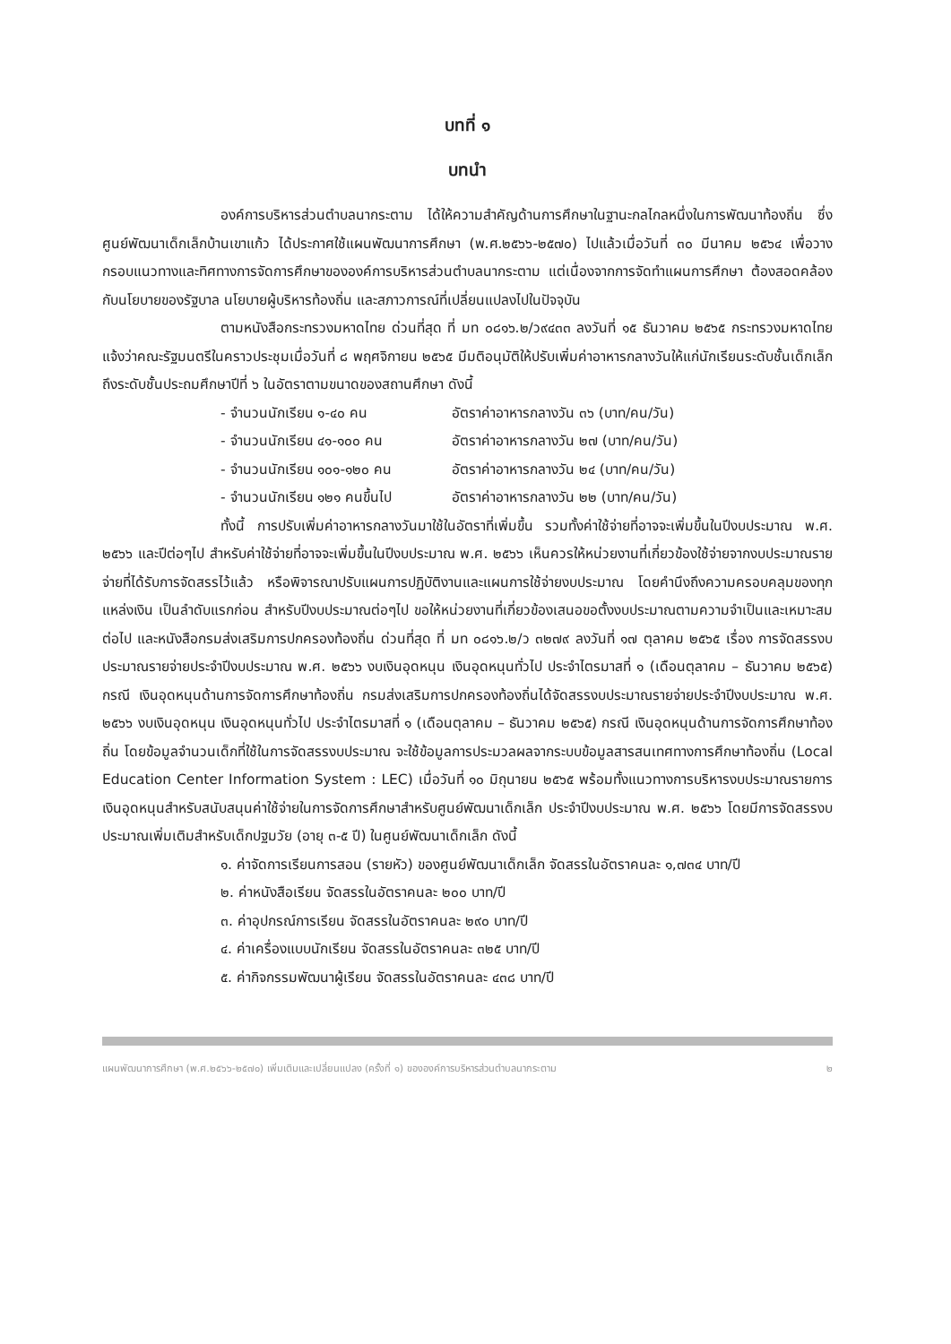บทที่ ๑
บทนำ
องค์การบริหารส่วนตำบลนากระตาม ได้ให้ความสำคัญด้านการศึกษาในฐานะกลไกลหนึ่งในการพัฒนาท้องถิ่น ซึ่งศูนย์พัฒนาเด็กเล็กบ้านเขาแก้ว ได้ประกาศใช้แผนพัฒนาการศึกษา (พ.ศ.๒๕๖๖-๒๕๗๐) ไปแล้วเมื่อวันที่ ๓๐ มีนาคม ๒๕๖๔ เพื่อวางกรอบแนวทางและทิศทางการจัดการศึกษาขององค์การบริหารส่วนตำบลนากระตาม แต่เนื่องจากการจัดทำแผนการศึกษา ต้องสอดคล้องกับนโยบายของรัฐบาล นโยบายผู้บริหารท้องถิ่น และสภาวการณ์ที่เปลี่ยนแปลงไปในปัจจุบัน
ตามหนังสือกระทรวงมหาดไทย ด่วนที่สุด ที่ มท ๐๘๑๖.๒/ว๙๔๓๓ ลงวันที่ ๑๕ ธันวาคม ๒๕๖๕ กระทรวงมหาดไทย แจ้งว่าคณะรัฐมนตรีในคราวประชุมเมื่อวันที่ ๘ พฤศจิกายน ๒๕๖๕ มีมติอนุมัติให้ปรับเพิ่มค่าอาหารกลางวันให้แก่นักเรียนระดับชั้นเด็กเล็กถึงระดับชั้นประถมศึกษาปีที่ ๖ ในอัตราตามขนาดของสถานศึกษา ดังนี้
- จำนวนนักเรียน ๑-๔๐ คน อัตราค่าอาหารกลางวัน ๓๖ (บาท/คน/วัน)
- จำนวนนักเรียน ๔๑-๑๐๐ คน อัตราค่าอาหารกลางวัน ๒๗ (บาท/คน/วัน)
- จำนวนนักเรียน ๑๐๑-๑๒๐ คน อัตราค่าอาหารกลางวัน ๒๔ (บาท/คน/วัน)
- จำนวนนักเรียน ๑๒๑ คนขึ้นไป อัตราค่าอาหารกลางวัน ๒๒ (บาท/คน/วัน)
ทั้งนี้ การปรับเพิ่มค่าอาหารกลางวันมาใช้ในอัตราที่เพิ่มขึ้น รวมทั้งค่าใช้จ่ายที่อาจจะเพิ่มขึ้นในปีงบประมาณ พ.ศ. ๒๕๖๖ และปีต่อๆไป สำหรับค่าใช้จ่ายที่อาจจะเพิ่มขึ้นในปีงบประมาณ พ.ศ. ๒๕๖๖ เห็นควรให้หน่วยงานที่เกี่ยวข้องใช้จ่ายจากงบประมาณรายจ่ายที่ได้รับการจัดสรรไว้แล้ว หรือพิจารณาปรับแผนการปฏิบัติงานและแผนการใช้จ่ายงบประมาณ โดยคำนึงถึงความครอบคลุมของทุกแหล่งเงิน เป็นลำดับแรกก่อน สำหรับปีงบประมาณต่อๆไป ขอให้หน่วยงานที่เกี่ยวข้องเสนอขอตั้งงบประมาณตามความจำเป็นและเหมาะสมต่อไป และหนังสือกรมส่งเสริมการปกครองท้องถิ่น ด่วนที่สุด ที่ มท ๐๘๑๖.๒/ว ๓๒๗๙ ลงวันที่ ๑๗ ตุลาคม ๒๕๖๕ เรื่อง การจัดสรรงบประมาณรายจ่ายประจำปีงบประมาณ พ.ศ. ๒๕๖๖ งบเงินอุดหนุน เงินอุดหนุนทั่วไป ประจำไตรมาสที่ ๑ (เดือนตุลาคม – ธันวาคม ๒๕๖๕) กรณี เงินอุดหนุนด้านการจัดการศึกษาท้องถิ่น กรมส่งเสริมการปกครองท้องถิ่นได้จัดสรรงบประมาณรายจ่ายประจำปีงบประมาณ พ.ศ. ๒๕๖๖ งบเงินอุดหนุน เงินอุดหนุนทั่วไป ประจำไตรมาสที่ ๑ (เดือนตุลาคม – ธันวาคม ๒๕๖๕) กรณี เงินอุดหนุนด้านการจัดการศึกษาท้องถิ่น โดยข้อมูลจำนวนเด็กที่ใช้ในการจัดสรรงบประมาณ จะใช้ข้อมูลการประมวลผลจากระบบข้อมูลสารสนเทศทางการศึกษาท้องถิ่น (Local Education Center Information System : LEC) เมื่อวันที่ ๑๐ มิถุนายน ๒๕๖๕ พร้อมทั้งแนวทางการบริหารงบประมาณรายการเงินอุดหนุนสำหรับสนับสนุนค่าใช้จ่ายในการจัดการศึกษาสำหรับศูนย์พัฒนาเด็กเล็ก ประจำปีงบประมาณ พ.ศ. ๒๕๖๖ โดยมีการจัดสรรงบประมาณเพิ่มเติมสำหรับเด็กปฐมวัย (อายุ ๓-๕ ปี) ในศูนย์พัฒนาเด็กเล็ก ดังนี้
๑. ค่าจัดการเรียนการสอน (รายหัว) ของศูนย์พัฒนาเด็กเล็ก จัดสรรในอัตราคนละ ๑,๗๓๔ บาท/ปี
๒. ค่าหนังสือเรียน จัดสรรในอัตราคนละ ๒๐๐ บาท/ปี
๓. ค่าอุปกรณ์การเรียน จัดสรรในอัตราคนละ ๒๙๐ บาท/ปี
๔. ค่าเครื่องแบบนักเรียน จัดสรรในอัตราคนละ ๓๒๕ บาท/ปี
๕. ค่ากิจกรรมพัฒนาผู้เรียน จัดสรรในอัตราคนละ ๔๓๘ บาท/ปี
แผนพัฒนาการศึกษา (พ.ศ.๒๕๖๖-๒๕๗๐) เพิ่มเติมและเปลี่ยนแปลง (ครั้งที่ ๑) ขององค์การบริหารส่วนตำบลนากระตาม ๒